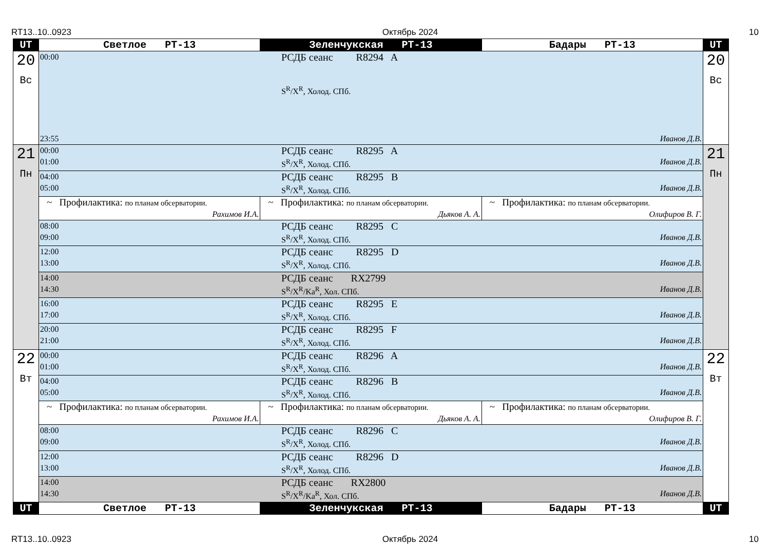RT13..10..0923 Октябрь 2024 10
| UT | Светлое РТ-13 | Зеленчукская РТ-13 | Бадары РТ-13 | UT |
| --- | --- | --- | --- | --- |
| 20 Вс | 00:00 РСДБ сеанс R8294 A S<sup>R</sup>/X<sup>R</sup>, Холод. СПб. 23:55 Иванов Д.В. | | | 20 Вс |
| 21 Пн | 00:00 РСДБ сеанс R8295 A 01:00 S<sup>R</sup>/X<sup>R</sup>, Холод. СПб. Иванов Д.В. | | | 21 Пн |
| | 04:00 РСДБ сеанс R8295 B 05:00 S<sup>R</sup>/X<sup>R</sup>, Холод. СПб. Иванов Д.В. | | | |
| | ~ Профилактика: по планам обсерватории. Рахимов И.А. | ~ Профилактика: по планам обсерватории. Дьяков А. А. | ~ Профилактика: по планам обсерватории. Олифиров В. Г. | |
| | 08:00 РСДБ сеанс R8295 C 09:00 S<sup>R</sup>/X<sup>R</sup>, Холод. СПб. Иванов Д.В. | | | |
| | 12:00 РСДБ сеанс R8295 D 13:00 S<sup>R</sup>/X<sup>R</sup>, Холод. СПб. Иванов Д.В. | | | |
| | 14:00 РСДБ сеанс RX2799 14:30 S<sup>R</sup>/X<sup>R</sup>/Ka<sup>R</sup>, Хол. СПб. Иванов Д.В. | | | |
| | 16:00 РСДБ сеанс R8295 E 17:00 S<sup>R</sup>/X<sup>R</sup>, Холод. СПб. Иванов Д.В. | | | |
| | 20:00 РСДБ сеанс R8295 F 21:00 S<sup>R</sup>/X<sup>R</sup>, Холод. СПб. Иванов Д.В. | | | |
| 22 Вт | 00:00 РСДБ сеанс R8296 A 01:00 S<sup>R</sup>/X<sup>R</sup>, Холод. СПб. Иванов Д.В. | | | 22 Вт |
| | 04:00 РСДБ сеанс R8296 B 05:00 S<sup>R</sup>/X<sup>R</sup>, Холод. СПб. Иванов Д.В. | | | |
| | ~ Профилактика: по планам обсерватории. Рахимов И.А. | ~ Профилактика: по планам обсерватории. Дьяков А. А. | ~ Профилактика: по планам обсерватории. Олифиров В. Г. | |
| | 08:00 РСДБ сеанс R8296 C 09:00 S<sup>R</sup>/X<sup>R</sup>, Холод. СПб. Иванов Д.В. | | | |
| | 12:00 РСДБ сеанс R8296 D 13:00 S<sup>R</sup>/X<sup>R</sup>, Холод. СПб. Иванов Д.В. | | | |
| | 14:00 РСДБ сеанс RX2800 14:30 S<sup>R</sup>/X<sup>R</sup>/Ka<sup>R</sup>, Хол. СПб. Иванов Д.В. | | | |
| UT | Светлое РТ-13 | Зеленчукская РТ-13 | Бадары РТ-13 | UT |
RT13..10..0923 Октябрь 2024 10